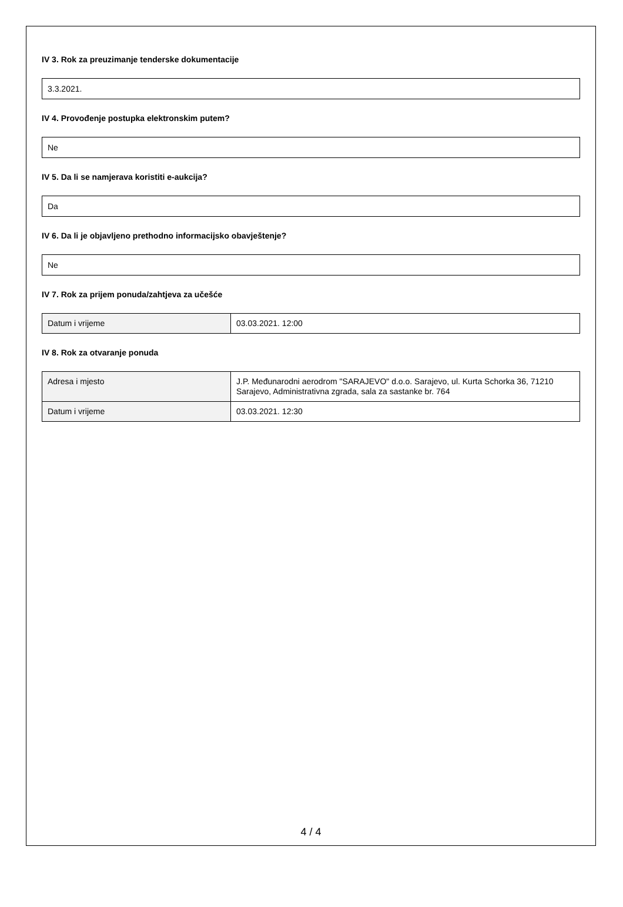IV 3. Rok za preuzimanje tenderske dokumentacije
3.3.2021.
IV 4. Provođenje postupka elektronskim putem?
Ne
IV 5. Da li se namjerava koristiti e-aukcija?
Da
IV 6. Da li je objavljeno prethodno informacijsko obavještenje?
Ne
IV 7. Rok za prijem ponuda/zahtjeva za učešće
| Datum i vrijeme | 03.03.2021. 12:00 |
IV 8. Rok za otvaranje ponuda
| Adresa i mjesto | J.P. Međunarodni aerodrom "SARAJEVO" d.o.o. Sarajevo, ul. Kurta Schorka 36, 71210 Sarajevo, Administrativna zgrada, sala za sastanke br. 764 |
| Datum i vrijeme | 03.03.2021. 12:30 |
4 / 4